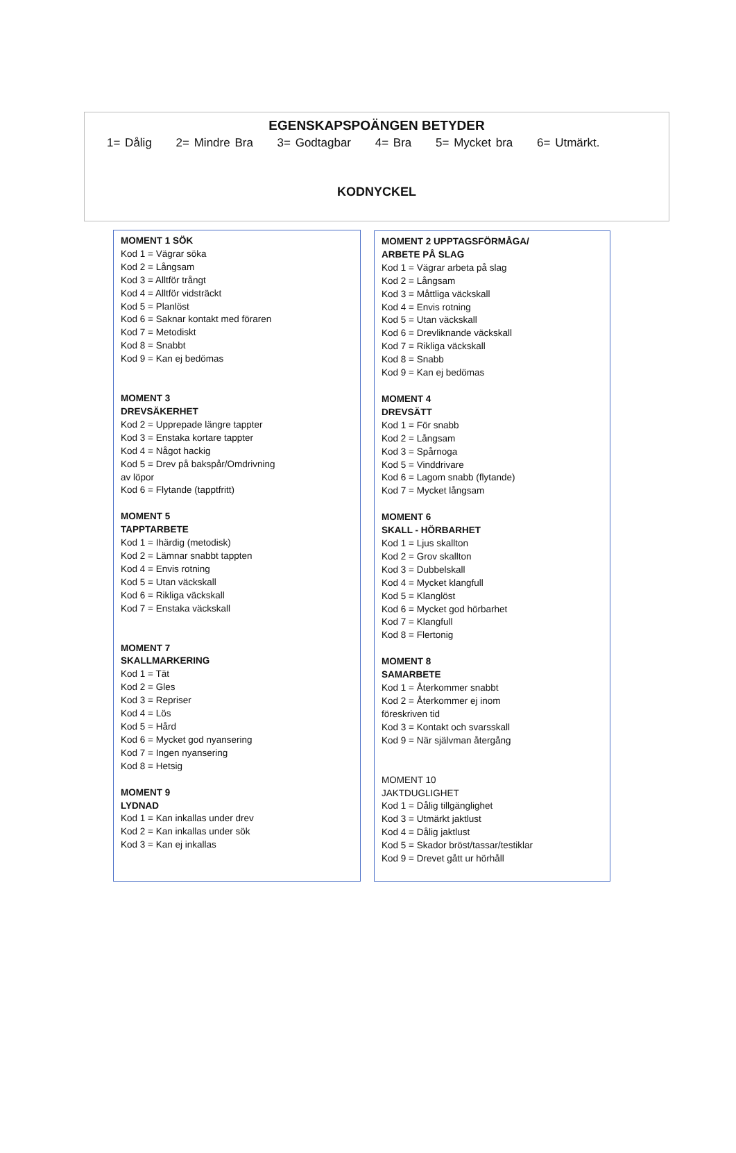EGENSKAPSPOÄNGEN BETYDER
1= Dålig 2= Mindre Bra 3= Godtagbar 4= Bra 5= Mycket bra 6= Utmärkt.
KODNYCKEL
MOMENT 1 SÖK
Kod 1 = Vägrar söka
Kod 2 = Långsam
Kod 3 = Alltför trångt
Kod 4 = Alltför vidsträckt
Kod 5 = Planlöst
Kod 6 = Saknar kontakt med föraren
Kod 7 = Metodiskt
Kod 8 = Snabbt
Kod 9 = Kan ej bedömas
MOMENT 3
DREVSÄKERHET
Kod 2 = Upprepade längre tappter
Kod 3 = Enstaka kortare tappter
Kod 4 = Något hackig
Kod 5 = Drev på bakspår/Omdrivning
av löpor
Kod 6 = Flytande (tapptfritt)
MOMENT 5
TAPPTARBETE
Kod 1 = Ihärdig (metodisk)
Kod 2 = Lämnar snabbt tappten
Kod 4 = Envis rotning
Kod 5 = Utan väckskall
Kod 6 = Rikliga väckskall
Kod 7 = Enstaka väckskall
MOMENT 7
SKALLMARKERING
Kod 1 = Tät
Kod 2 = Gles
Kod 3 = Repriser
Kod 4 = Lös
Kod 5 = Hård
Kod 6 = Mycket god nyansering
Kod 7 = Ingen nyansering
Kod 8 = Hetsig
MOMENT 9
LYDNAD
Kod 1 = Kan inkallas under drev
Kod 2 = Kan inkallas under sök
Kod 3 = Kan ej inkallas
MOMENT 2 UPPTAGSFÖRMÅGA/
ARBETE PÅ SLAG
Kod 1 = Vägrar arbeta på slag
Kod 2 = Långsam
Kod 3 = Måttliga väckskall
Kod 4 = Envis rotning
Kod 5 = Utan väckskall
Kod 6 = Drevliknande väckskall
Kod 7 = Rikliga väckskall
Kod 8 = Snabb
Kod 9 = Kan ej bedömas
MOMENT 4
DREVSÄTT
Kod 1 = För snabb
Kod 2 = Långsam
Kod 3 = Spårnoga
Kod 5 = Vinddrivare
Kod 6 = Lagom snabb (flytande)
Kod 7 = Mycket långsam
MOMENT 6
SKALL - HÖRBARHET
Kod 1 = Ljus skallton
Kod 2 = Grov skallton
Kod 3 = Dubbelskall
Kod 4 = Mycket klangfull
Kod 5 = Klanglöst
Kod 6 = Mycket god hörbarhet
Kod 7 = Klangfull
Kod 8 = Flertonig
MOMENT 8
SAMARBETE
Kod 1 = Återkommer snabbt
Kod 2 = Återkommer ej inom
föreskriven tid
Kod 3 = Kontakt och svarsskall
Kod 9 = När självman återgång
MOMENT 10
JAKTDUGLIGHET
Kod 1 = Dålig tillgänglighet
Kod 3 = Utmärkt jaktlust
Kod 4 = Dålig jaktlust
Kod 5 = Skador bröst/tassar/testiklar
Kod 9 = Drevet gått ur hörhåll